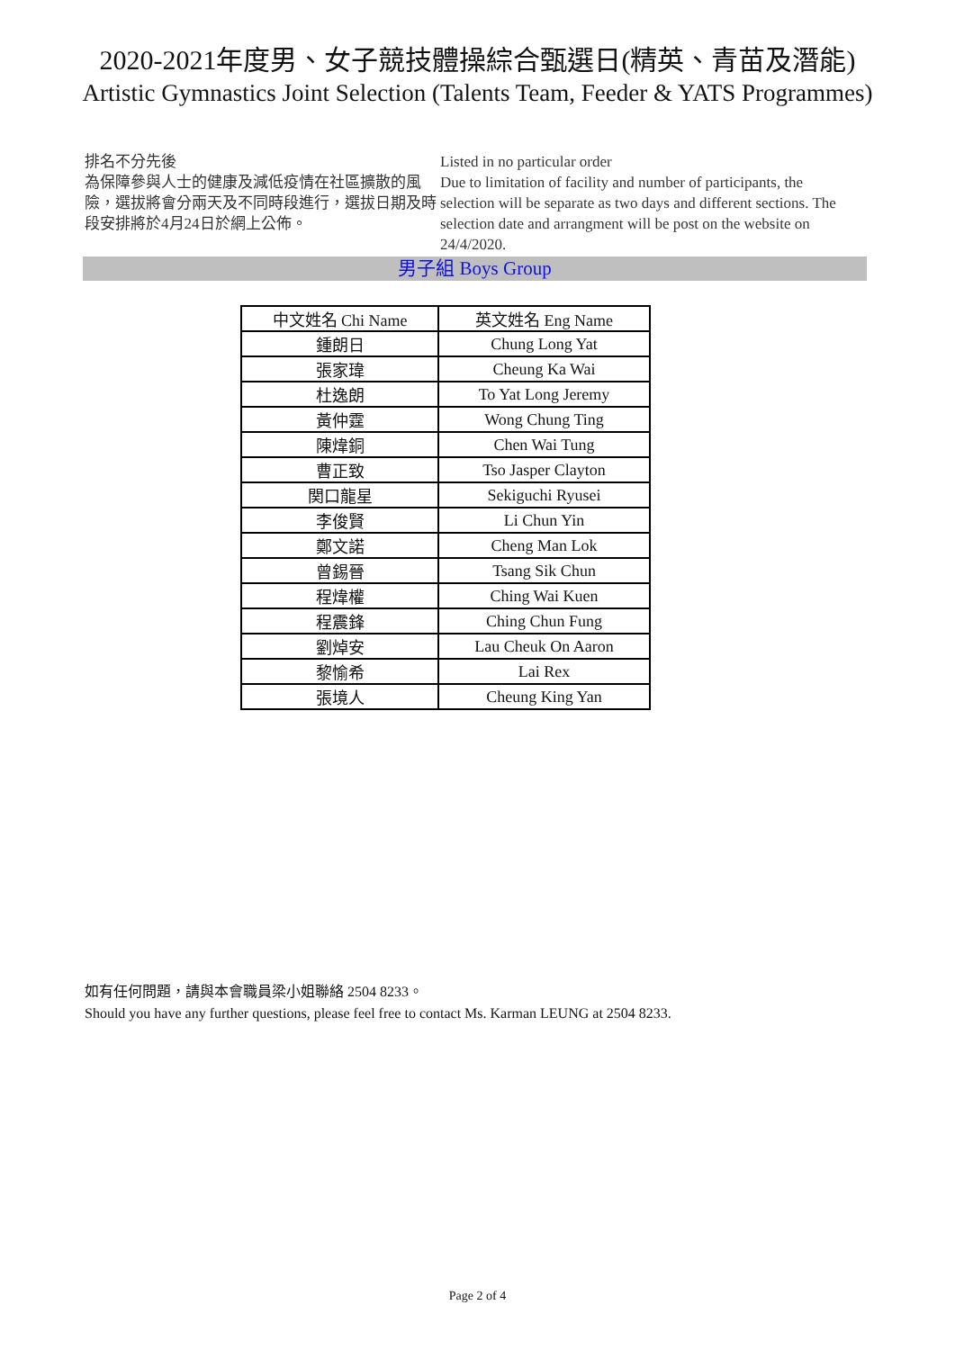2020-2021年度男、女子競技體操綜合甄選日(精英、青苗及潛能)
Artistic Gymnastics Joint Selection (Talents Team, Feeder & YATS Programmes)
排名不分先後
為保障參與人士的健康及減低疫情在社區擴散的風險，選拔將會分兩天及不同時段進行，選拔日期及時段安排將於4月24日於網上公佈。
Listed in no particular order
Due to limitation of facility and number of participants, the selection will be separate as two days and different sections. The selection date and arrangment will be post on the website on 24/4/2020.
男子組 Boys Group
| 中文姓名 Chi Name | 英文姓名 Eng Name |
| --- | --- |
| 鍾朗日 | Chung Long Yat |
| 張家瑋 | Cheung Ka Wai |
| 杜逸朗 | To Yat Long Jeremy |
| 黃仲霆 | Wong Chung Ting |
| 陳煒銅 | Chen Wai Tung |
| 曹正致 | Tso Jasper Clayton |
| 関口龍星 | Sekiguchi Ryusei |
| 李俊賢 | Li Chun Yin |
| 鄭文諾 | Cheng Man Lok |
| 曾錫晉 | Tsang Sik Chun |
| 程煒權 | Ching Wai Kuen |
| 程震鋒 | Ching Chun Fung |
| 劉焯安 | Lau Cheuk On Aaron |
| 黎愉希 | Lai Rex |
| 張境人 | Cheung King Yan |
如有任何問題，請與本會職員梁小姐聯絡 2504 8233。
Should you have any further questions, please feel free to contact Ms. Karman LEUNG at 2504 8233.
Page 2 of 4